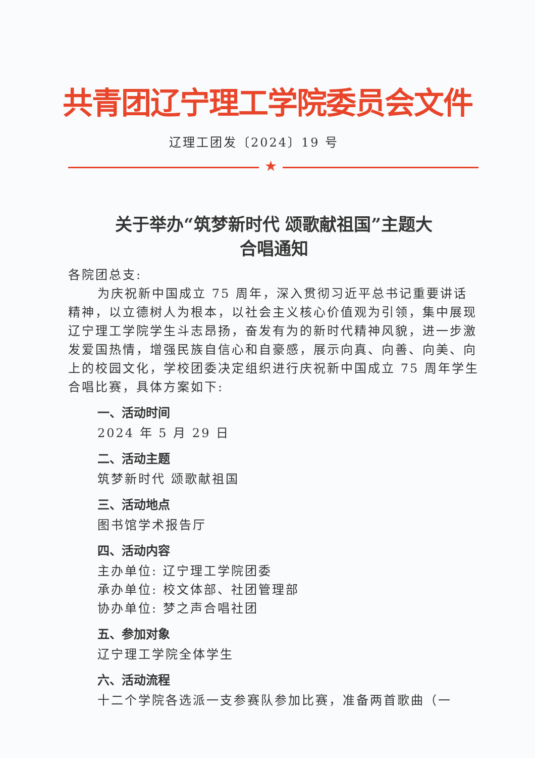共青团辽宁理工学院委员会文件
辽理工团发〔2024〕19 号
★
关于举办“筑梦新时代 颂歌献祖国”主题大
合唱通知
各院团总支:
为庆祝新中国成立 75 周年，深入贯彻习近平总书记重要讲话精神，以立德树人为根本，以社会主义核心价值观为引领，集中展现辽宁理工学院学生斗志昂扬，奋发有为的新时代精神风貌，进一步激发爱国热情，增强民族自信心和自豪感，展示向真、向善、向美、向上的校园文化，学校团委决定组织进行庆祝新中国成立 75 周年学生合唱比赛，具体方案如下:
一、活动时间
2024 年 5 月 29 日
二、活动主题
筑梦新时代 颂歌献祖国
三、活动地点
图书馆学术报告厅
四、活动内容
主办单位: 辽宁理工学院团委
承办单位: 校文体部、社团管理部
协办单位: 梦之声合唱社团
五、参加对象
辽宁理工学院全体学生
六、活动流程
十二个学院各选派一支参赛队参加比赛，准备两首歌曲（一